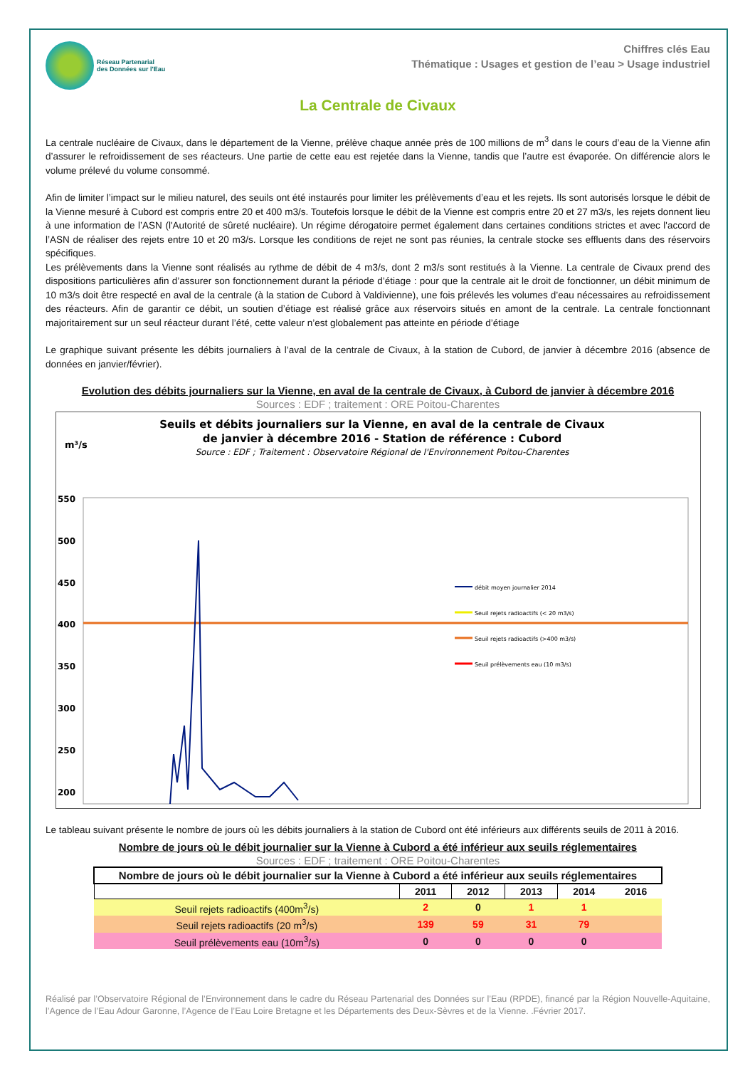Réseau Partenarial
des Données sur l'Eau
Chiffres clés Eau
Thématique : Usages et gestion de l’eau > Usage industriel
La Centrale de Civaux
La centrale nucléaire de Civaux, dans le département de la Vienne, prélève chaque année près de 100 millions de m<sup>3</sup> dans le cours d’eau de la Vienne afin d’assurer le refroidissement de ses réacteurs. Une partie de cette eau est rejetée dans la Vienne, tandis que l’autre est évaporée. On différencie alors le volume prélevé du volume consommé.
Afin de limiter l’impact sur le milieu naturel, des seuils ont été instaurés pour limiter les prélèvements d’eau et les rejets. Ils sont autorisés lorsque le débit de la Vienne mesuré à Cubord est compris entre 20 et 400 m3/s. Toutefois lorsque le débit de la Vienne est compris entre 20 et 27 m3/s, les rejets donnent lieu à une information de l’ASN (l'Autorité de sûreté nucléaire). Un régime dérogatoire permet également dans certaines conditions strictes et avec l'accord de l’ASN de réaliser des rejets entre 10 et 20 m3/s. Lorsque les conditions de rejet ne sont pas réunies, la centrale stocke ses effluents dans des réservoirs spécifiques.
Les prélèvements dans la Vienne sont réalisés au rythme de débit de 4 m3/s, dont 2 m3/s sont restitués à la Vienne. La centrale de Civaux prend des dispositions particulières afin d’assurer son fonctionnement durant la période d’étiage : pour que la centrale ait le droit de fonctionner, un débit minimum de 10 m3/s doit être respecté en aval de la centrale (à la station de Cubord à Valdivienne), une fois prélevés les volumes d’eau nécessaires au refroidissement des réacteurs. Afin de garantir ce débit, un soutien d’étiage est réalisé grâce aux réservoirs situés en amont de la centrale. La centrale fonctionnant majoritairement sur un seul réacteur durant l’été, cette valeur n’est globalement pas atteinte en période d’étiage
Le graphique suivant présente les débits journaliers à l’aval de la centrale de Civaux, à la station de Cubord, de janvier à décembre 2016 (absence de données en janvier/février).
Evolution des débits journaliers sur la Vienne, en aval de la centrale de Civaux, à Cubord de janvier à décembre 2016
Sources : EDF ; traitement : ORE Poitou-Charentes
Seuils et débits journaliers sur la Vienne, en aval de la centrale de Civaux
de janvier à décembre 2016 - Station de référence : Cubord
Source : EDF ; Traitement : Observatoire Régional de l'Environnement Poitou-Charentes
m³/s
550
500
450
400
350
300
250
200
débit moyen journalier 2014
Seuil rejets radioactifs (< 20 m3/s)
Seuil rejets radioactifs (>400 m3/s)
Seuil prélèvements eau (10 m3/s)
Le tableau suivant présente le nombre de jours où les débits journaliers à la station de Cubord ont été inférieurs aux différents seuils de 2011 à 2016.
Nombre de jours où le débit journalier sur la Vienne à Cubord a été inférieur aux seuils réglementaires
Sources : EDF ; traitement : ORE Poitou-Charentes
| Nombre de jours où le débit journalier sur la Vienne à Cubord a été inférieur aux seuils réglementaires | | | | | |
| --- | --- | --- | --- | --- | --- |
| | 2011 | 2012 | 2013 | 2014 | 2016 |
| Seuil rejets radioactifs (400m<sup>3</sup>/s) | 2 | 0 | 1 | 1 | |
| Seuil rejets radioactifs (20 m<sup>3</sup>/s) | 139 | 59 | 31 | 79 | |
| Seuil prélèvements eau (10m<sup>3</sup>/s) | 0 | 0 | 0 | 0 | |
Réalisé par l’Observatoire Régional de l’Environnement dans le cadre du Réseau Partenarial des Données sur l’Eau (RPDE), financé par la Région Nouvelle-Aquitaine, l’Agence de l’Eau Adour Garonne, l’Agence de l’Eau Loire Bretagne et les Départements des Deux-Sèvres et de la Vienne. .Février 2017.